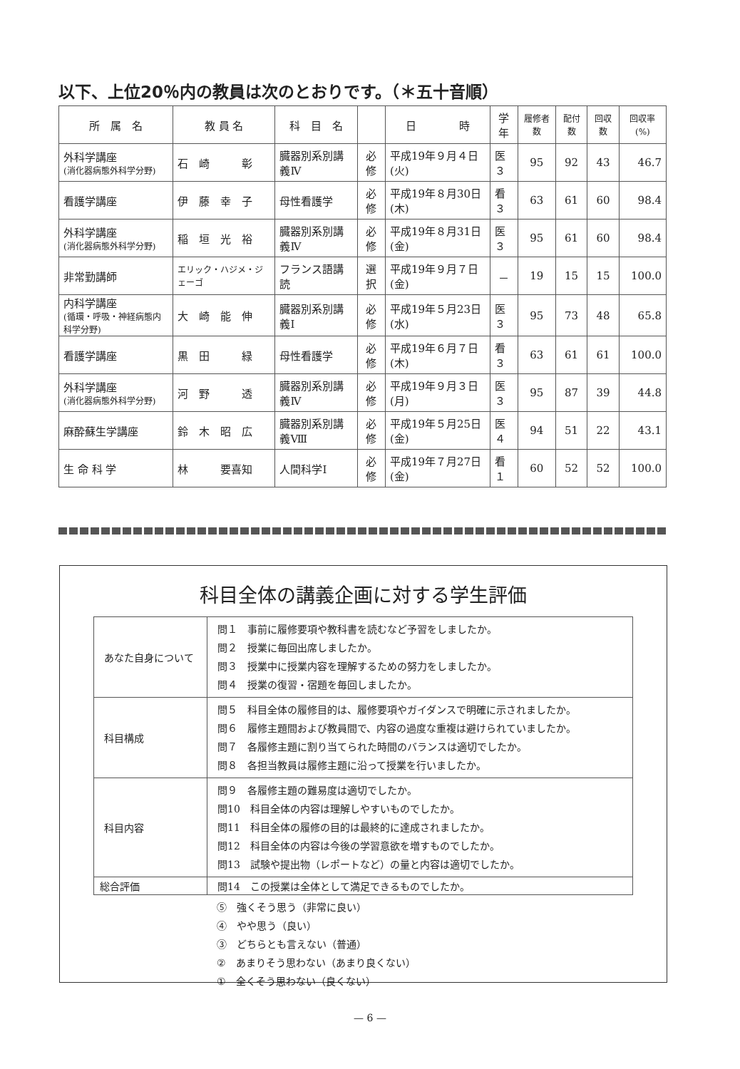以下、上位20％内の教員は次のとおりです。（＊五十音順）
| 所 属 名 | 教 員 名 | 科 目 名 | | 日 時 | 学年 | 履修者数 | 配付数 | 回収数 | 回収率(%) |
| --- | --- | --- | --- | --- | --- | --- | --- | --- | --- |
| 外科学講座 (消化器病態外科学分野) | 石 崎 彰 | 臓器別系別講義Ⅳ | 必修 | 平成19年９月４日(火) | 医３ | 95 | 92 | 43 | 46.7 |
| 看護学講座 | 伊 藤 幸 子 | 母性看護学 | 必修 | 平成19年８月30日(木) | 看３ | 63 | 61 | 60 | 98.4 |
| 外科学講座 (消化器病態外科学分野) | 稲 垣 光 裕 | 臓器別系別講義Ⅳ | 必修 | 平成19年８月31日(金) | 医３ | 95 | 61 | 60 | 98.4 |
| 非常勤講師 | エリック・ハジメ・ジェーゴ | フランス語講読 | 選択 | 平成19年９月７日(金) | － | 19 | 15 | 15 | 100.0 |
| 内科学講座 (循環・呼吸・神経病態内科学分野) | 大 崎 能 伸 | 臓器別系別講義Ⅰ | 必修 | 平成19年５月23日(水) | 医３ | 95 | 73 | 48 | 65.8 |
| 看護学講座 | 黒 田 緑 | 母性看護学 | 必修 | 平成19年６月７日(木) | 看３ | 63 | 61 | 61 | 100.0 |
| 外科学講座 (消化器病態外科学分野) | 河 野 透 | 臓器別系別講義Ⅳ | 必修 | 平成19年９月３日(月) | 医３ | 95 | 87 | 39 | 44.8 |
| 麻酔蘇生学講座 | 鈴 木 昭 広 | 臓器別系別講義Ⅷ | 必修 | 平成19年５月25日(金) | 医４ | 94 | 51 | 22 | 43.1 |
| 生 命 科 学 | 林 要喜知 | 人間科学Ⅰ | 必修 | 平成19年７月27日(金) | 看１ | 60 | 52 | 52 | 100.0 |
科目全体の講義企画に対する学生評価
| あなた自身について | 問１ 事前に履修要項や教科書を読むなど予習をしましたか。 問２ 授業に毎回出席しましたか。 問３ 授業中に授業内容を理解するための努力をしましたか。 問４ 授業の復習・宿題を毎回しましたか。 |
| 科目構成 | 問５ 科目全体の履修目的は、履修要項やガイダンスで明確に示されましたか。 問６ 履修主題間および教員間で、内容の過度な重複は避けられていましたか。 問７ 各履修主題に割り当てられた時間のバランスは適切でしたか。 問８ 各担当教員は履修主題に沿って授業を行いましたか。 |
| 科目内容 | 問９ 各履修主題の難易度は適切でしたか。 問10 科目全体の内容は理解しやすいものでしたか。 問11 科目全体の履修の目的は最終的に達成されましたか。 問12 科目全体の内容は今後の学習意欲を増すものでしたか。 問13 試験や提出物（レポートなど）の量と内容は適切でしたか。 |
| 総合評価 | 問14 この授業は全体として満足できるものでしたか。 |
⑤　強くそう思う（非常に良い）
④　やや思う（良い）
③　どちらとも言えない（普通）
②　あまりそう思わない（あまり良くない）
①　全くそう思わない（良くない）
— 6 —